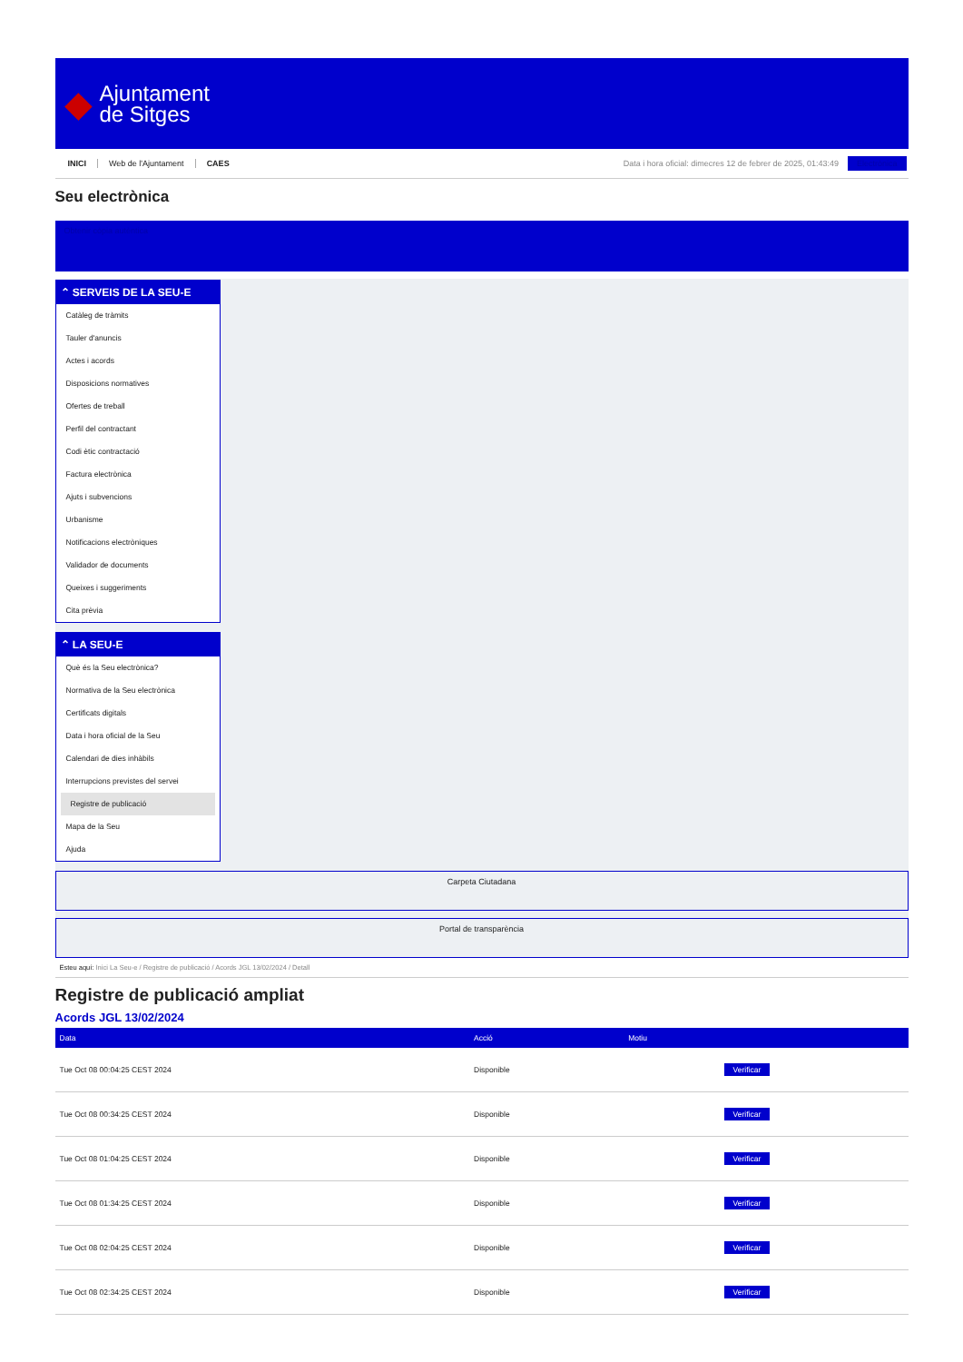◆
Ajuntament
de Sitges
INICI Web de l'Ajuntament CAES Data i hora oficial: dimecres 12 de febrer de 2025, 01:43:49 Electrònica
Seu electrònica
Obtenir còpia autèntica
⌃ SERVEIS DE LA SEU-E
Catàleg de tràmits
Tauler d'anuncis
Actes i acords
Disposicions normatives
Ofertes de treball
Perfil del contractant
Codi ètic contractació
Factura electrònica
Ajuts i subvencions
Urbanisme
Notificacions electròniques
Validador de documents
Queixes i suggeriments
Cita prèvia
⌃ LA SEU-E
Què és la Seu electrònica?
Normativa de la Seu electrònica
Certificats digitals
Data i hora oficial de la Seu
Calendari de dies inhàbils
Interrupcions previstes del servei
Registre de publicació
Mapa de la Seu
Ajuda
Carpeta Ciutadana
Portal de transparència
Esteu aquí: Inici La Seu-e / Registre de publicació / Acords JGL 13/02/2024 / Detall
Registre de publicació ampliat
Acords JGL 13/02/2024
| Data | Acció | Motiu | |
| --- | --- | --- | --- |
| Tue Oct 08 00:04:25 CEST 2024 | Disponible | | Verificar |
| Tue Oct 08 00:34:25 CEST 2024 | Disponible | | Verificar |
| Tue Oct 08 01:04:25 CEST 2024 | Disponible | | Verificar |
| Tue Oct 08 01:34:25 CEST 2024 | Disponible | | Verificar |
| Tue Oct 08 02:04:25 CEST 2024 | Disponible | | Verificar |
| Tue Oct 08 02:34:25 CEST 2024 | Disponible | | Verificar |